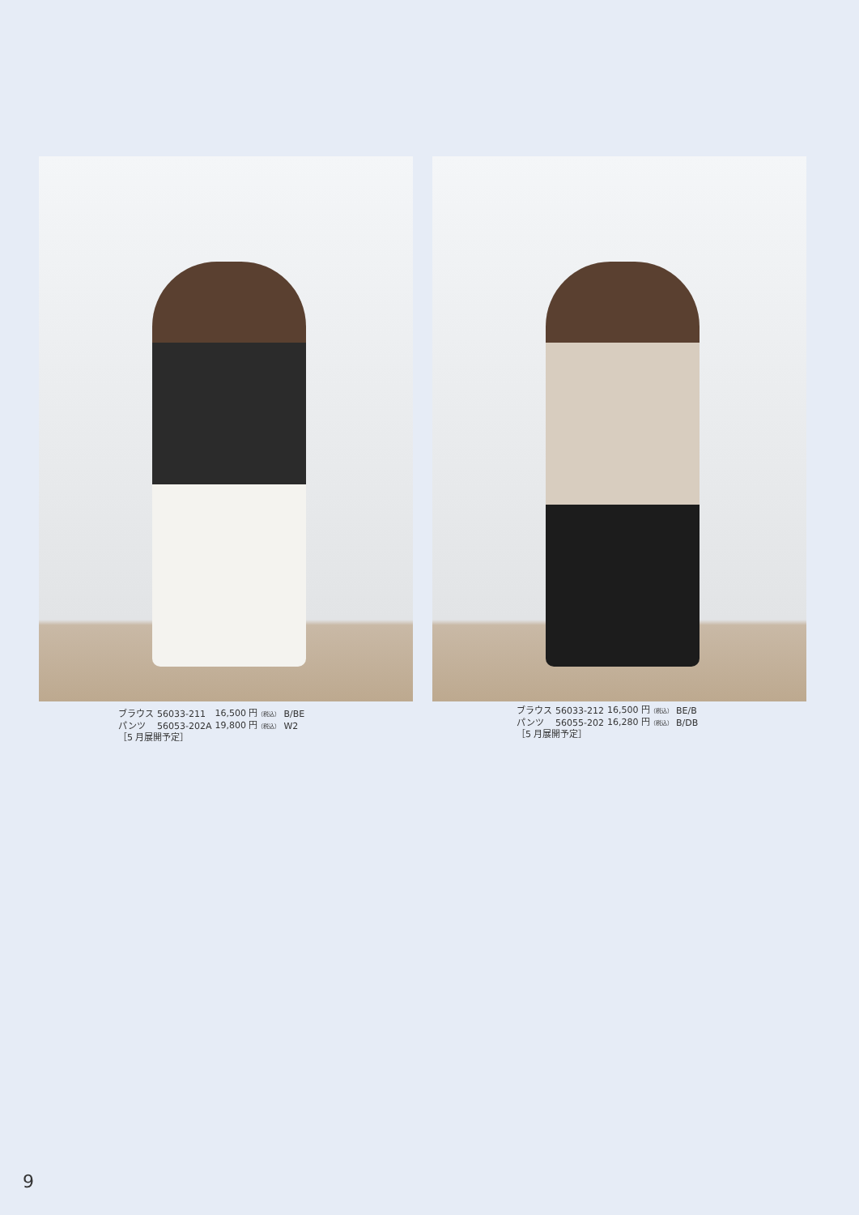| ブラウス | 56033-211 | 16,500 円 （税込） | B/BE |
| パンツ | 56053-202A | 19,800 円 （税込） | W2 |
| ［5 月展開予定］ | | | |
| ブラウス | 56033-212 | 16,500 円 （税込） | BE/B |
| パンツ | 56055-202 | 16,280 円 （税込） | B/DB |
| ［5 月展開予定］ | | | |
9